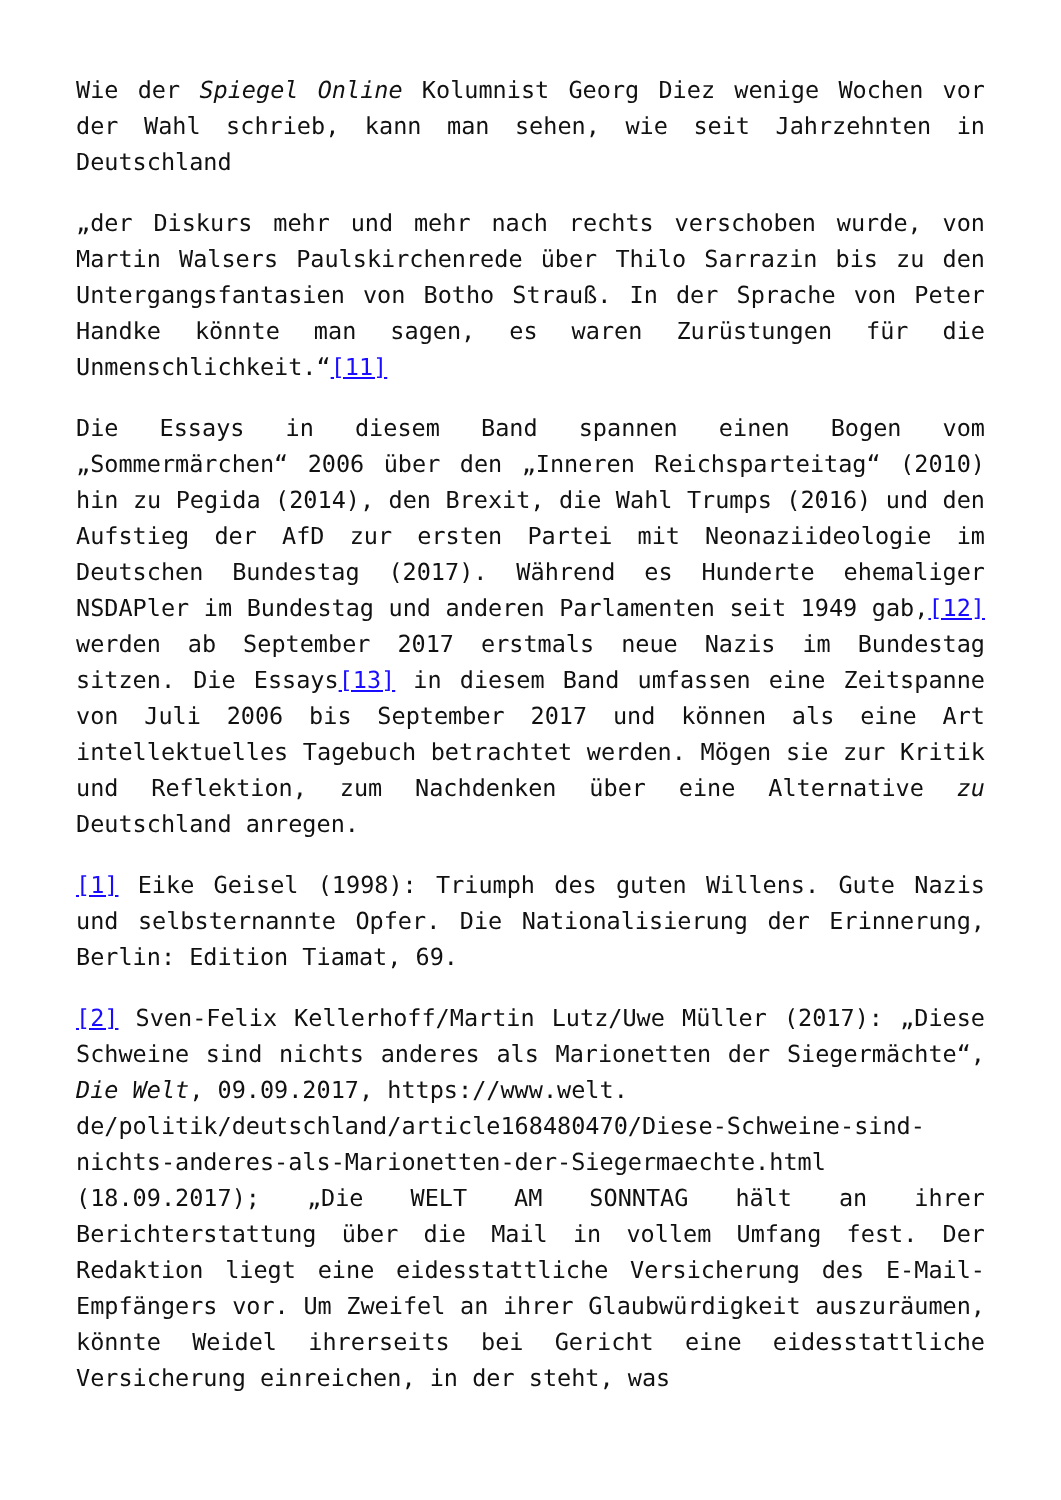Wie der Spiegel Online Kolumnist Georg Diez wenige Wochen vor der Wahl schrieb, kann man sehen, wie seit Jahrzehnten in Deutschland
„der Diskurs mehr und mehr nach rechts verschoben wurde, von Martin Walsers Paulskirchenrede über Thilo Sarrazin bis zu den Untergangsfantasien von Botho Strauß. In der Sprache von Peter Handke könnte man sagen, es waren Zurüstungen für die Unmenschlichkeit.“[11]
Die Essays in diesem Band spannen einen Bogen vom „Sommermärchen“ 2006 über den „Inneren Reichsparteitag“ (2010) hin zu Pegida (2014), den Brexit, die Wahl Trumps (2016) und den Aufstieg der AfD zur ersten Partei mit Neonaziideologie im Deutschen Bundestag (2017). Während es Hunderte ehemaliger NSDAPler im Bundestag und anderen Parlamenten seit 1949 gab,[12] werden ab September 2017 erstmals neue Nazis im Bundestag sitzen. Die Essays[13] in diesem Band umfassen eine Zeitspanne von Juli 2006 bis September 2017 und können als eine Art intellektuelles Tagebuch betrachtet werden. Mögen sie zur Kritik und Reflektion, zum Nachdenken über eine Alternative zu Deutschland anregen.
[1] Eike Geisel (1998): Triumph des guten Willens. Gute Nazis und selbsternannte Opfer. Die Nationalisierung der Erinnerung, Berlin: Edition Tiamat, 69.
[2] Sven-Felix Kellerhoff/Martin Lutz/Uwe Müller (2017): „Diese Schweine sind nichts anderes als Marionetten der Siegermächte“, Die Welt, 09.09.2017, https://www.welt.
de/politik/deutschland/article168480470/Diese-Schweine-sind-nichts-anderes-als-Marionetten-der-Siegermaechte.html (18.09.2017); „Die WELT AM SONNTAG hält an ihrer Berichterstattung über die Mail in vollem Umfang fest. Der Redaktion liegt eine eidesstattliche Versicherung des E-Mail-Empfängers vor. Um Zweifel an ihrer Glaubwürdigkeit auszuräumen, könnte Weidel ihrerseits bei Gericht eine eidesstattliche Versicherung einreichen, in der steht, was